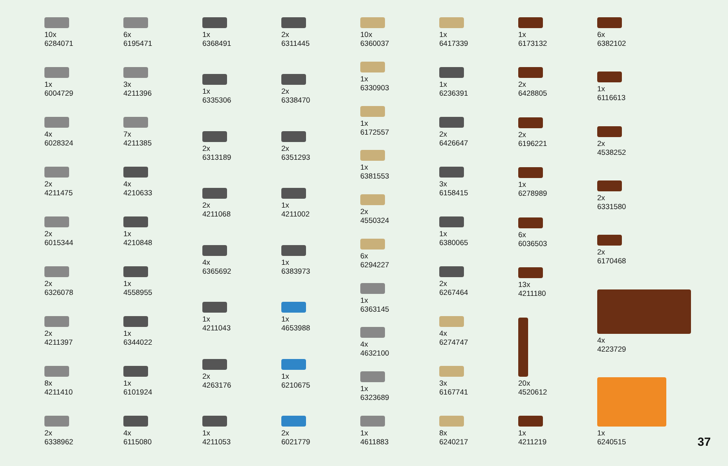10x
6284071
1x
6004729
4x
6028324
2x
4211475
2x
6015344
2x
6326078
2x
4211397
8x
4211410
2x
6338962
6x
6195471
3x
4211396
7x
4211385
4x
4210633
1x
4210848
1x
4558955
1x
6344022
1x
6101924
4x
6115080
1x
6368491
1x
6335306
2x
6313189
2x
4211068
4x
6365692
1x
4211043
2x
4263176
1x
4211053
2x
6311445
2x
6338470
2x
6351293
1x
4211002
1x
6383973
1x
4653988
1x
6210675
2x
6021779
10x
6360037
1x
6330903
1x
6172557
1x
6381553
2x
4550324
6x
6294227
1x
6363145
4x
4632100
1x
6323689
1x
4611883
1x
6417339
1x
6236391
2x
6426647
3x
6158415
1x
6380065
2x
6267464
4x
6274747
3x
6167741
8x
6240217
1x
6173132
2x
6428805
2x
6196221
1x
6278989
6x
6036503
13x
4211180
20x
4520612
1x
4211219
6x
6382102
1x
6116613
2x
4538252
2x
6331580
2x
6170468
4x
4223729
1x
6240515
37